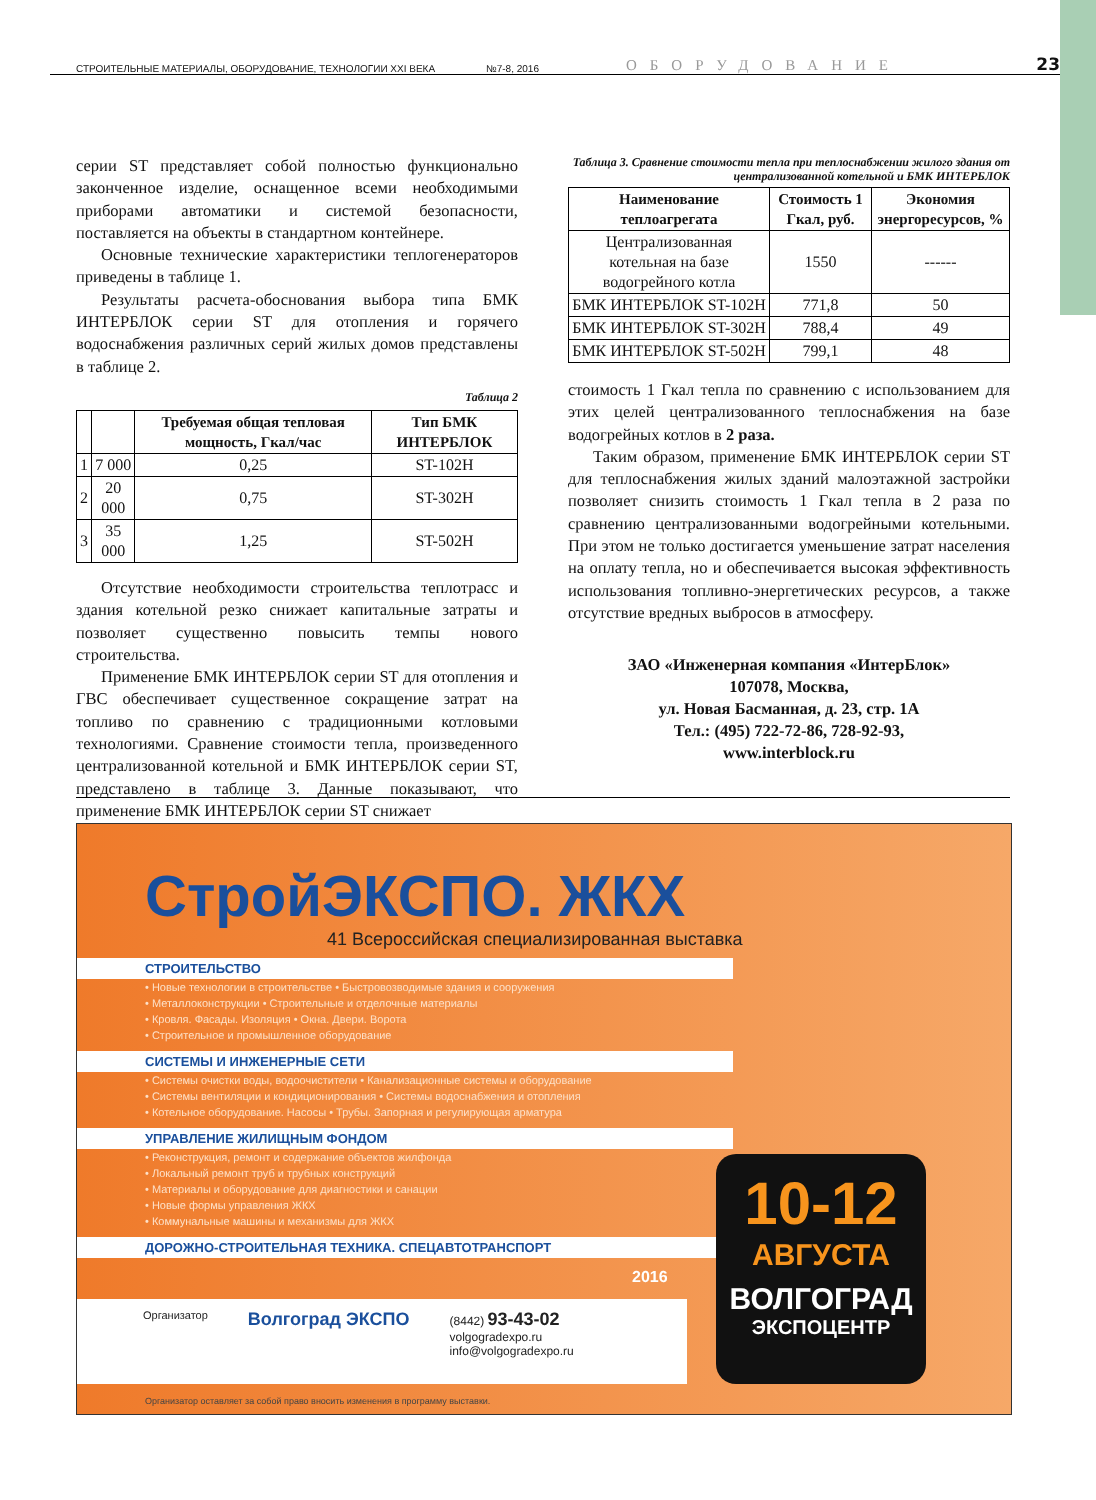СТРОИТЕЛЬНЫЕ МАТЕРИАЛЫ, ОБОРУДОВАНИЕ, ТЕХНОЛОГИИ XXI ВЕКА №7-8, 2016 ОБОРУДОВАНИЕ 23
серии ST представляет собой полностью функционально законченное изделие, оснащенное всеми необходимыми приборами автоматики и системой безопасности, поставляется на объекты в стандартном контейнере.
Основные технические характеристики теплогенераторов приведены в таблице 1.
Результаты расчета-обоснования выбора типа БМК ИНТЕРБЛОК серии ST для отопления и горячего водоснабжения различных серий жилых домов представлены в таблице 2.
Таблица 2
| | | Требуемая общая тепловая мощность, Гкал/час | Тип БМК ИНТЕРБЛОК |
| --- | --- | --- | --- |
| 1 | 7 000 | 0,25 | ST-102H |
| 2 | 20 000 | 0,75 | ST-302H |
| 3 | 35 000 | 1,25 | ST-502H |
Отсутствие необходимости строительства теплотрасс и здания котельной резко снижает капитальные затраты и позволяет существенно повысить темпы нового строительства.
Применение БМК ИНТЕРБЛОК серии ST для отопления и ГВС обеспечивает существенное сокращение затрат на топливо по сравнению с традиционными котловыми технологиями. Сравнение стоимости тепла, произведенного централизованной котельной и БМК ИНТЕРБЛОК серии ST, представлено в таблице 3. Данные показывают, что применение БМК ИНТЕРБЛОК серии ST снижает
Таблица 3. Сравнение стоимости тепла при теплоснабжении жилого здания от централизованной котельной и БМК ИНТЕРБЛОК
| Наименование теплоагрегата | Стоимость 1 Гкал, руб. | Экономия энергоресурсов, % |
| --- | --- | --- |
| Централизованная котельная на базе водогрейного котла | 1550 | ------ |
| БМК ИНТЕРБЛОК ST-102H | 771,8 | 50 |
| БМК ИНТЕРБЛОК ST-302H | 788,4 | 49 |
| БМК ИНТЕРБЛОК ST-502H | 799,1 | 48 |
стоимость 1 Гкал тепла по сравнению с использованием для этих целей централизованного теплоснабжения на базе водогрейных котлов в 2 раза.
Таким образом, применение БМК ИНТЕРБЛОК серии ST для теплоснабжения жилых зданий малоэтажной застройки позволяет снизить стоимость 1 Гкал тепла в 2 раза по сравнению централизованными водогрейными котельными. При этом не только достигается уменьшение затрат населения на оплату тепла, но и обеспечивается высокая эффективность использования топливно-энергетических ресурсов, а также отсутствие вредных выбросов в атмосферу.
ЗАО «Инженерная компания «ИнтерБлок»
107078, Москва,
ул. Новая Басманная, д. 23, стр. 1А
Тел.: (495) 722-72-86, 728-92-93,
www.interblock.ru
СтройЭКСПО. ЖКХ
41 Всероссийская специализированная выставка
СТРОИТЕЛЬСТВО
• Новые технологии в строительстве • Быстровозводимые здания и сооружения
• Металлоконструкции • Строительные и отделочные материалы
• Кровля. Фасады. Изоляция • Окна. Двери. Ворота
• Строительное и промышленное оборудование
СИСТЕМЫ И ИНЖЕНЕРНЫЕ СЕТИ
• Системы очистки воды, водоочистители • Канализационные системы и оборудование
• Системы вентиляции и кондиционирования • Системы водоснабжения и отопления
• Котельное оборудование. Насосы • Трубы. Запорная и регулирующая арматура
УПРАВЛЕНИЕ ЖИЛИЩНЫМ ФОНДОМ
• Реконструкция, ремонт и содержание объектов жилфонда
• Локальный ремонт труб и трубных конструкций
• Материалы и оборудование для диагностики и санации
• Новые формы управления ЖКХ
• Коммунальные машины и механизмы для ЖКХ
ДОРОЖНО-СТРОИТЕЛЬНАЯ ТЕХНИКА. СПЕЦАВТОТРАНСПОРТ
2016
10-12
АВГУСТА
ВОЛГОГРАД
ЭКСПОЦЕНТР
Организатор Волгоград ЭКСПО (8442) 93-43-02
volgogradexpo.ru
info@volgogradexpo.ru
Организатор оставляет за собой право вносить изменения в программу выставки.